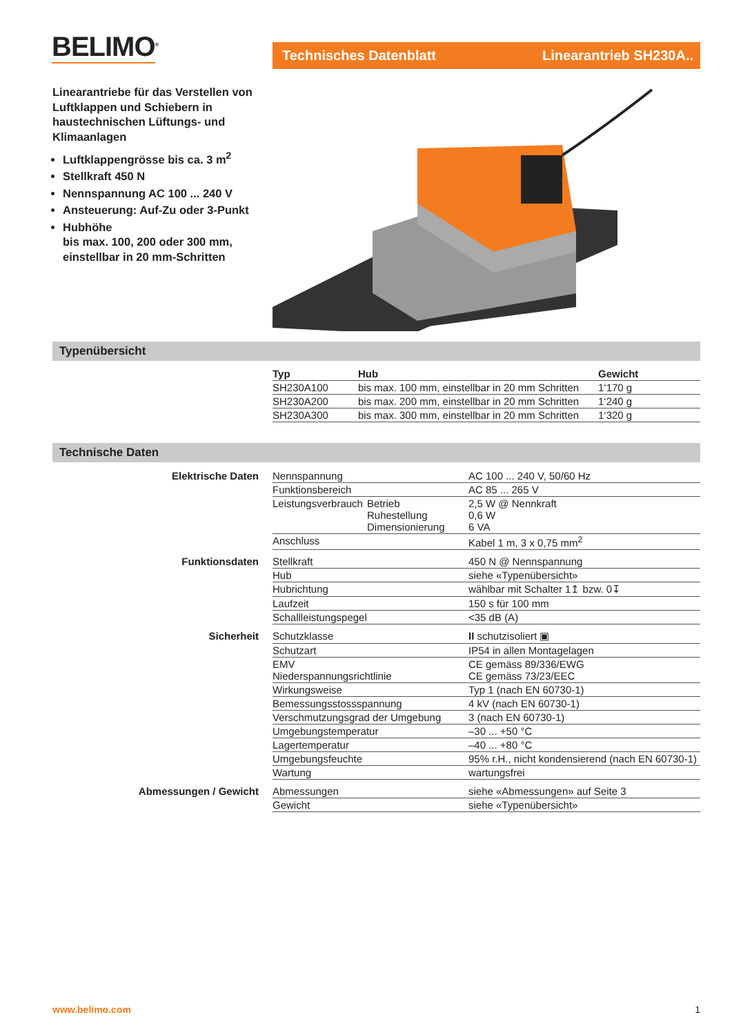BELIMO<sup>®</sup>
Technisches Datenblatt Linearantrieb SH230A..
Linearantriebe für das Verstellen von Luftklappen und Schiebern in haustechnischen Lüftungs- und Klimaanlagen
Luftklappengrösse bis ca. 3 m<sup>2</sup>
Stellkraft 450 N
Nennspannung AC 100 ... 240 V
Ansteuerung: Auf-Zu oder 3-Punkt
Hubhöhe
bis max. 100, 200 oder 300 mm, einstellbar in 20 mm-Schritten
Typenübersicht
| Typ | Hub | Gewicht |
| --- | --- | --- |
| SH230A100 | bis max. 100 mm, einstellbar in 20 mm Schritten | 1‘170 g |
| SH230A200 | bis max. 200 mm, einstellbar in 20 mm Schritten | 1‘240 g |
| SH230A300 | bis max. 300 mm, einstellbar in 20 mm Schritten | 1‘320 g |
Technische Daten
| Elektrische Daten | Nennspannung | | AC 100 ... 240 V, 50/60 Hz |
| | Funktionsbereich | | AC 85 ... 265 V |
| | Leistungsverbrauch | Betrieb Ruhestellung Dimensionierung | 2,5 W @ Nennkraft 0,6 W 6 VA |
| | Anschluss | | Kabel 1 m, 3 x 0,75 mm<sup>2</sup> |
| Funktionsdaten | Stellkraft | | 450 N @ Nennspannung |
| | Hub | | siehe «Typenübersicht» |
| | Hubrichtung | | wählbar mit Schalter 1↥ bzw. 0↧ |
| | Laufzeit | | 150 s für 100 mm |
| | Schallleistungspegel | | <35 dB (A) |
| Sicherheit | Schutzklasse | | II schutzisoliert ▣ |
| | Schutzart | | IP54 in allen Montagelagen |
| | EMV Niederspannungsrichtlinie | | CE gemäss 89/336/EWG CE gemäss 73/23/EEC |
| | Wirkungsweise | | Typ 1 (nach EN 60730-1) |
| | Bemessungsstossspannung | | 4 kV (nach EN 60730-1) |
| | Verschmutzungsgrad der Umgebung | | 3 (nach EN 60730-1) |
| | Umgebungstemperatur | | –30 ... +50 °C |
| | Lagertemperatur | | –40 ... +80 °C |
| | Umgebungsfeuchte | | 95% r.H., nicht kondensierend (nach EN 60730-1) |
| | Wartung | | wartungsfrei |
| Abmessungen / Gewicht | Abmessungen | | siehe «Abmessungen» auf Seite 3 |
| | Gewicht | | siehe «Typenübersicht» |
www.belimo.com 1